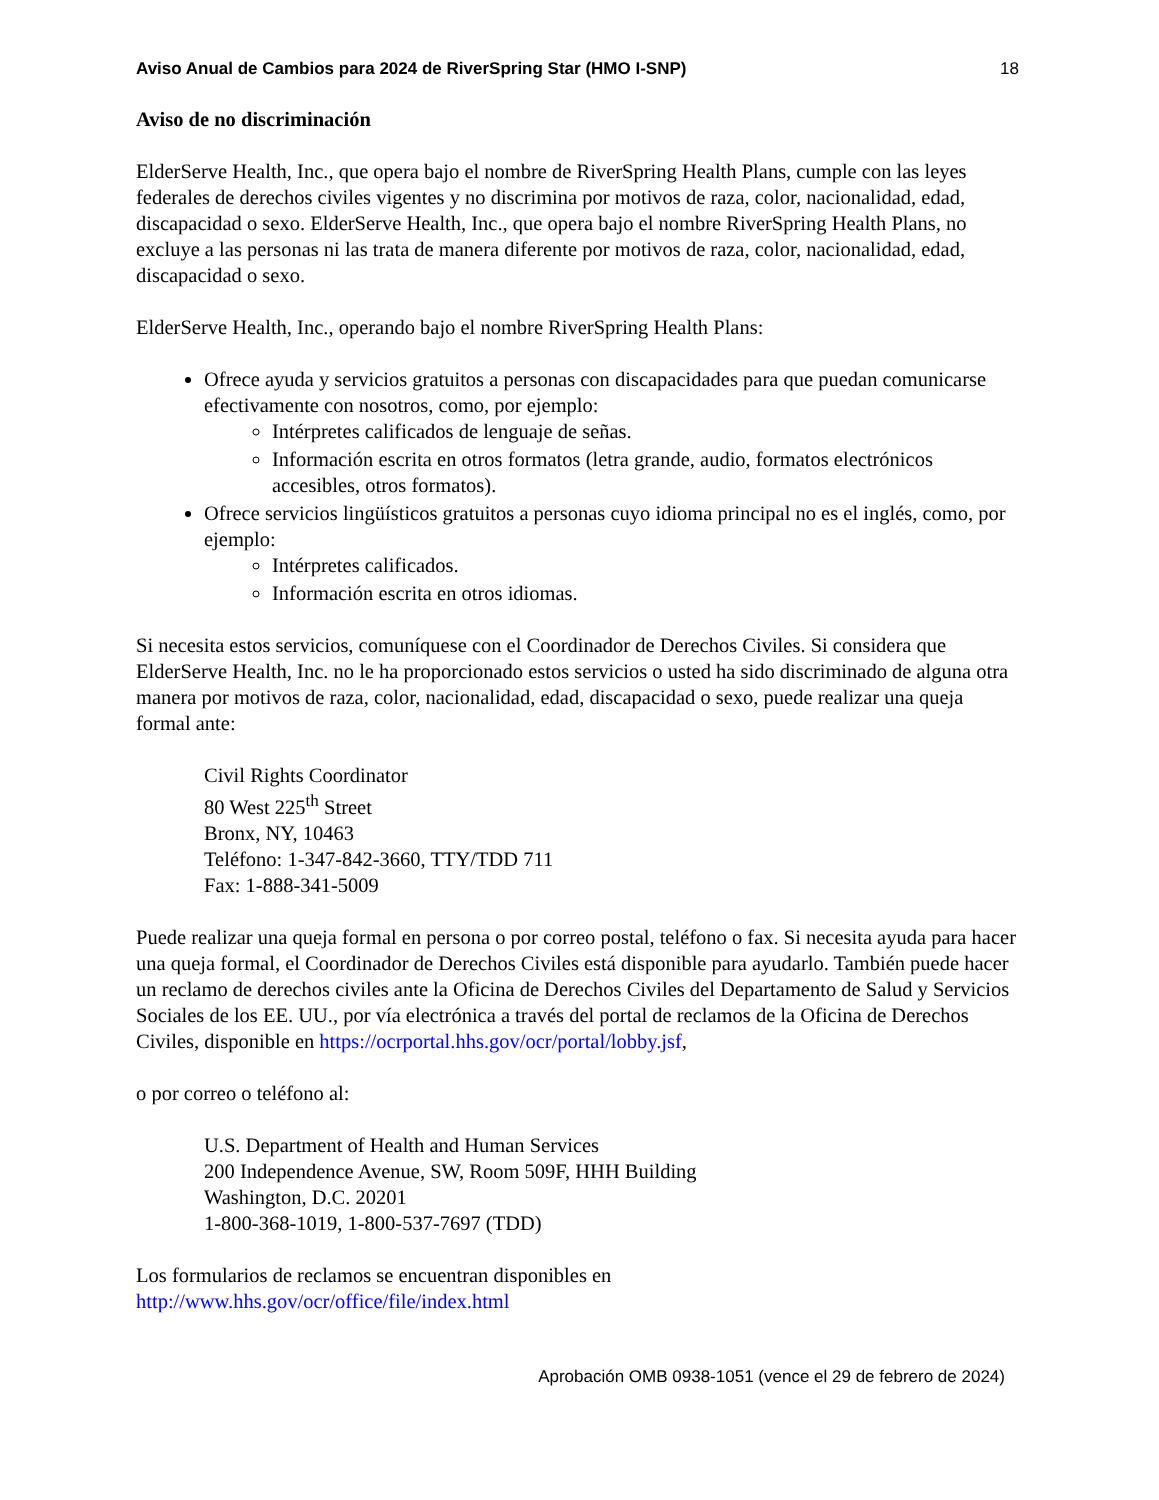Aviso Anual de Cambios para 2024 de RiverSpring Star (HMO I-SNP) 18
Aviso de no discriminación
ElderServe Health, Inc., que opera bajo el nombre de RiverSpring Health Plans, cumple con las leyes federales de derechos civiles vigentes y no discrimina por motivos de raza, color, nacionalidad, edad, discapacidad o sexo. ElderServe Health, Inc., que opera bajo el nombre RiverSpring Health Plans, no excluye a las personas ni las trata de manera diferente por motivos de raza, color, nacionalidad, edad, discapacidad o sexo.
ElderServe Health, Inc., operando bajo el nombre RiverSpring Health Plans:
Ofrece ayuda y servicios gratuitos a personas con discapacidades para que puedan comunicarse efectivamente con nosotros, como, por ejemplo:
Intérpretes calificados de lenguaje de señas.
Información escrita en otros formatos (letra grande, audio, formatos electrónicos accesibles, otros formatos).
Ofrece servicios lingüísticos gratuitos a personas cuyo idioma principal no es el inglés, como, por ejemplo:
Intérpretes calificados.
Información escrita en otros idiomas.
Si necesita estos servicios, comuníquese con el Coordinador de Derechos Civiles. Si considera que ElderServe Health, Inc. no le ha proporcionado estos servicios o usted ha sido discriminado de alguna otra manera por motivos de raza, color, nacionalidad, edad, discapacidad o sexo, puede realizar una queja formal ante:
Civil Rights Coordinator
80 West 225<sup>th</sup> Street
Bronx, NY, 10463
Teléfono: 1-347-842-3660, TTY/TDD 711
Fax: 1-888-341-5009
Puede realizar una queja formal en persona o por correo postal, teléfono o fax. Si necesita ayuda para hacer una queja formal, el Coordinador de Derechos Civiles está disponible para ayudarlo. También puede hacer un reclamo de derechos civiles ante la Oficina de Derechos Civiles del Departamento de Salud y Servicios Sociales de los EE. UU., por vía electrónica a través del portal de reclamos de la Oficina de Derechos Civiles, disponible en https://ocrportal.hhs.gov/ocr/portal/lobby.jsf,
o por correo o teléfono al:
U.S. Department of Health and Human Services
200 Independence Avenue, SW, Room 509F, HHH Building
Washington, D.C. 20201
1-800-368-1019, 1-800-537-7697 (TDD)
Los formularios de reclamos se encuentran disponibles en
http://www.hhs.gov/ocr/office/file/index.html
Aprobación OMB 0938-1051 (vence el 29 de febrero de 2024)